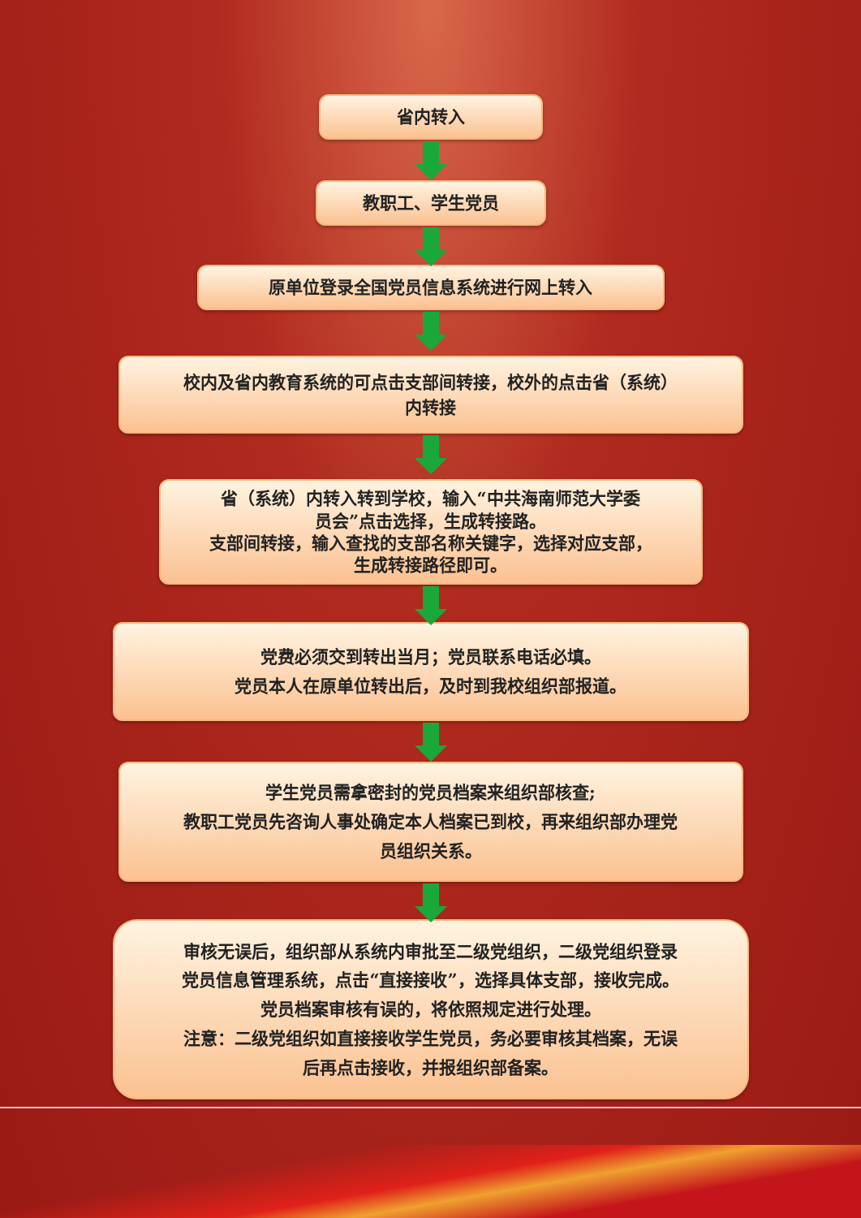省内转入
教职工、学生党员
原单位登录全国党员信息系统进行网上转入
校内及省内教育系统的可点击支部间转接，校外的点击省（系统）
内转接
省（系统）内转入转到学校，输入“中共海南师范大学委
员会”点击选择，生成转接路。
支部间转接，输入查找的支部名称关键字，选择对应支部，
生成转接路径即可。
党费必须交到转出当月；党员联系电话必填。
党员本人在原单位转出后，及时到我校组织部报道。
学生党员需拿密封的党员档案来组织部核查;
教职工党员先咨询人事处确定本人档案已到校，再来组织部办理党
员组织关系。
审核无误后，组织部从系统内审批至二级党组织，二级党组织登录
党员信息管理系统，点击“直接接收”，选择具体支部，接收完成。
党员档案审核有误的，将依照规定进行处理。
注意：二级党组织如直接接收学生党员，务必要审核其档案，无误
后再点击接收，并报组织部备案。